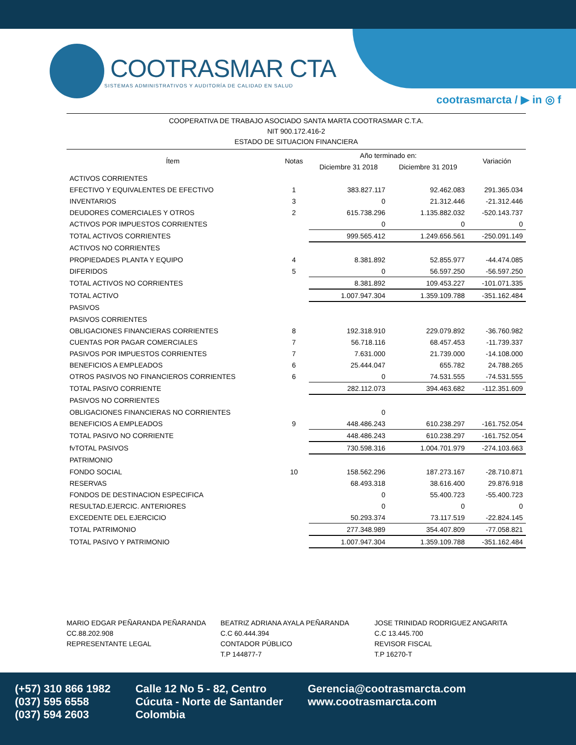COOTRASMAR CTA
SISTEMAS ADMINISTRATIVOS Y AUDITORÍA DE CALIDAD EN SALUD
cootrasmarcta / ▶ in ◎ f
COOPERATIVA DE TRABAJO ASOCIADO SANTA MARTA COOTRASMAR C.T.A.
NIT 900.172.416-2
ESTADO DE SITUACION FINANCIERA
| Ítem | Notas | Año terminado en: | | Variación |
| --- | --- | --- | --- | --- |
| | | Diciembre 31 2018 | Diciembre 31 2019 | |
| ACTIVOS CORRIENTES | | | | |
| EFECTIVO Y EQUIVALENTES DE EFECTIVO | 1 | 383.827.117 | 92.462.083 | 291.365.034 |
| INVENTARIOS | 3 | 0 | 21.312.446 | -21.312.446 |
| DEUDORES COMERCIALES Y OTROS | 2 | 615.738.296 | 1.135.882.032 | -520.143.737 |
| ACTIVOS POR IMPUESTOS CORRIENTES | | 0 | 0 | 0 |
| TOTAL ACTIVOS CORRIENTES | | 999.565.412 | 1.249.656.561 | -250.091.149 |
| ACTIVOS NO CORRIENTES | | | | |
| PROPIEDADES PLANTA Y EQUIPO | 4 | 8.381.892 | 52.855.977 | -44.474.085 |
| DIFERIDOS | 5 | 0 | 56.597.250 | -56.597.250 |
| TOTAL ACTIVOS NO CORRIENTES | | 8.381.892 | 109.453.227 | -101.071.335 |
| TOTAL ACTIVO | | 1.007.947.304 | 1.359.109.788 | -351.162.484 |
| PASIVOS | | | | |
| PASIVOS CORRIENTES | | | | |
| OBLIGACIONES FINANCIERAS CORRIENTES | 8 | 192.318.910 | 229.079.892 | -36.760.982 |
| CUENTAS POR PAGAR COMERCIALES | 7 | 56.718.116 | 68.457.453 | -11.739.337 |
| PASIVOS POR IMPUESTOS CORRIENTES | 7 | 7.631.000 | 21.739.000 | -14.108.000 |
| BENEFICIOS A EMPLEADOS | 6 | 25.444.047 | 655.782 | 24.788.265 |
| OTROS PASIVOS NO FINANCIEROS CORRIENTES | 6 | 0 | 74.531.555 | -74.531.555 |
| TOTAL PASIVO CORRIENTE | | 282.112.073 | 394.463.682 | -112.351.609 |
| PASIVOS NO CORRIENTES | | | | |
| OBLIGACIONES FINANCIERAS NO CORRIENTES | | 0 | | |
| BENEFICIOS A EMPLEADOS | 9 | 448.486.243 | 610.238.297 | -161.752.054 |
| TOTAL PASIVO NO CORRIENTE | | 448.486.243 | 610.238.297 | -161.752.054 |
| fvTOTAL PASIVOS | | 730.598.316 | 1.004.701.979 | -274.103.663 |
| PATRIMONIO | | | | |
| FONDO SOCIAL | 10 | 158.562.296 | 187.273.167 | -28.710.871 |
| RESERVAS | | 68.493.318 | 38.616.400 | 29.876.918 |
| FONDOS DE DESTINACION ESPECIFICA | | 0 | 55.400.723 | -55.400.723 |
| RESULTAD.EJERCIC. ANTERIORES | | 0 | 0 | 0 |
| EXCEDENTE DEL EJERCICIO | | 50.293.374 | 73.117.519 | -22.824.145 |
| TOTAL PATRIMONIO | | 277.348.989 | 354.407.809 | -77.058.821 |
| TOTAL PASIVO Y PATRIMONIO | | 1.007.947.304 | 1.359.109.788 | -351.162.484 |
MARIO EDGAR PEÑARANDA PEÑARANDA
CC.88.202.908
REPRESENTANTE LEGAL
BEATRIZ ADRIANA AYALA PEÑARANDA
C.C 60.444.394
CONTADOR PÚBLICO
T.P 144877-7
JOSE TRINIDAD RODRIGUEZ ANGARITA
C.C 13.445.700
REVISOR FISCAL
T.P 16270-T
(+57) 310 866 1982
(037) 595 6558
(037) 594 2603
Calle 12 No 5 - 82, Centro
Cúcuta - Norte de Santander
Colombia
Gerencia@cootrasmarcta.com
www.cootrasmarcta.com